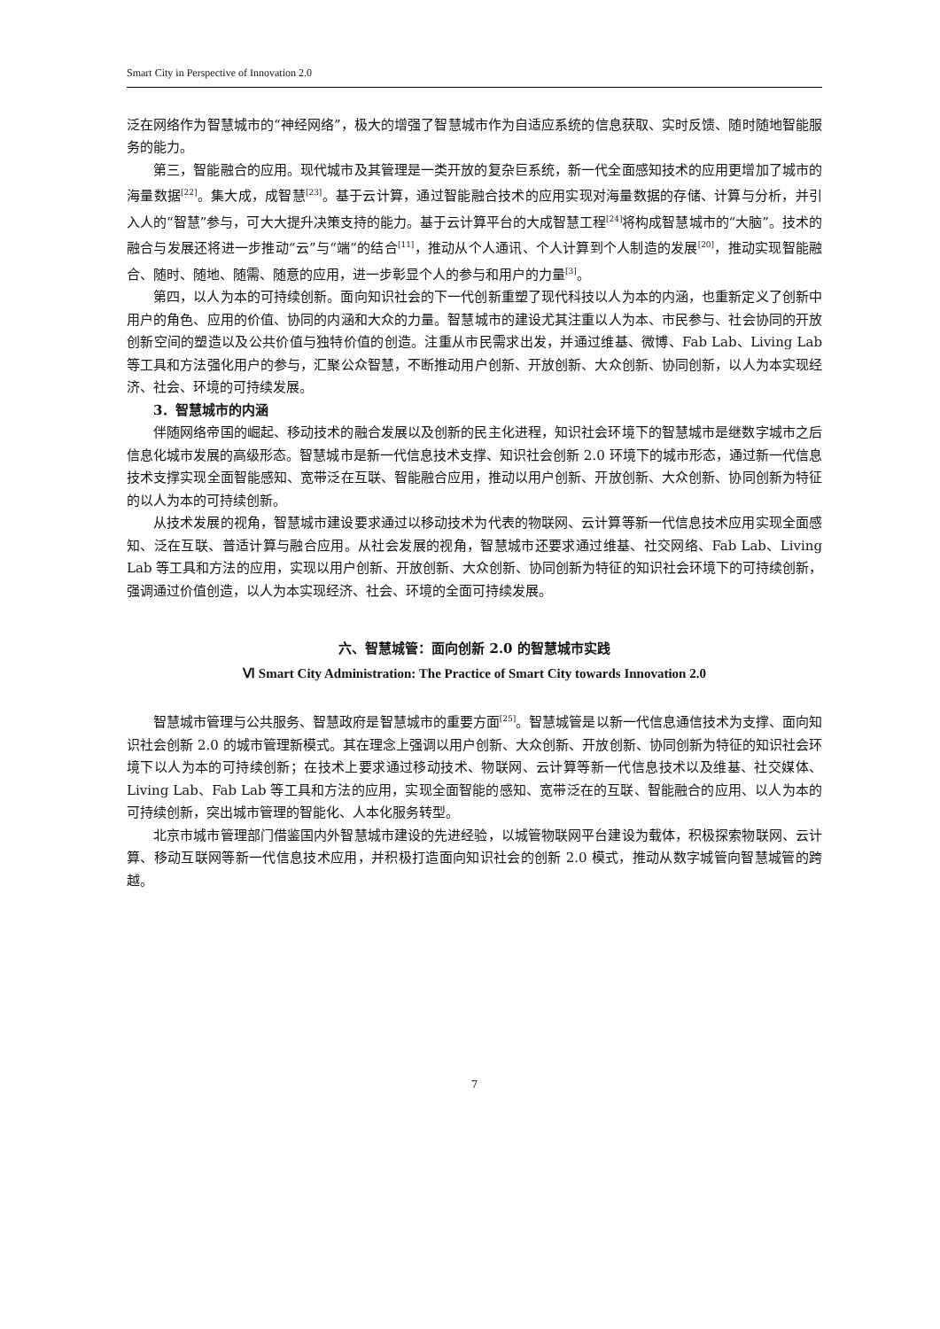Smart City in Perspective of Innovation 2.0
泛在网络作为智慧城市的“神经网络”，极大的增强了智慧城市作为自适应系统的信息获取、实时反馈、随时随地智能服务的能力。
第三，智能融合的应用。现代城市及其管理是一类开放的复杂巨系统，新一代全面感知技术的应用更增加了城市的海量数据<sup>[22]</sup>。集大成，成智慧<sup>[23]</sup>。基于云计算，通过智能融合技术的应用实现对海量数据的存储、计算与分析，并引入人的“智慧”参与，可大大提升决策支持的能力。基于云计算平台的大成智慧工程<sup>[24]</sup>将构成智慧城市的“大脑”。技术的融合与发展还将进一步推动“云”与“端”的结合<sup>[11]</sup>，推动从个人通讯、个人计算到个人制造的发展<sup>[20]</sup>，推动实现智能融合、随时、随地、随需、随意的应用，进一步彰显个人的参与和用户的力量<sup>[3]</sup>。
第四，以人为本的可持续创新。面向知识社会的下一代创新重塑了现代科技以人为本的内涵，也重新定义了创新中用户的角色、应用的价值、协同的内涵和大众的力量。智慧城市的建设尤其注重以人为本、市民参与、社会协同的开放创新空间的塑造以及公共价值与独特价值的创造。注重从市民需求出发，并通过维基、微博、Fab Lab、Living Lab 等工具和方法强化用户的参与，汇聚公众智慧，不断推动用户创新、开放创新、大众创新、协同创新，以人为本实现经济、社会、环境的可持续发展。
3．智慧城市的内涵
伴随网络帝国的崛起、移动技术的融合发展以及创新的民主化进程，知识社会环境下的智慧城市是继数字城市之后信息化城市发展的高级形态。智慧城市是新一代信息技术支撑、知识社会创新 2.0 环境下的城市形态，通过新一代信息技术支撑实现全面智能感知、宽带泛在互联、智能融合应用，推动以用户创新、开放创新、大众创新、协同创新为特征的以人为本的可持续创新。
从技术发展的视角，智慧城市建设要求通过以移动技术为代表的物联网、云计算等新一代信息技术应用实现全面感知、泛在互联、普适计算与融合应用。从社会发展的视角，智慧城市还要求通过维基、社交网络、Fab Lab、Living Lab 等工具和方法的应用，实现以用户创新、开放创新、大众创新、协同创新为特征的知识社会环境下的可持续创新，强调通过价值创造，以人为本实现经济、社会、环境的全面可持续发展。
六、智慧城管：面向创新 2.0 的智慧城市实践
Ⅵ Smart City Administration: The Practice of Smart City towards Innovation 2.0
智慧城市管理与公共服务、智慧政府是智慧城市的重要方面<sup>[25]</sup>。智慧城管是以新一代信息通信技术为支撑、面向知识社会创新 2.0 的城市管理新模式。其在理念上强调以用户创新、大众创新、开放创新、协同创新为特征的知识社会环境下以人为本的可持续创新；在技术上要求通过移动技术、物联网、云计算等新一代信息技术以及维基、社交媒体、Living Lab、Fab Lab 等工具和方法的应用，实现全面智能的感知、宽带泛在的互联、智能融合的应用、以人为本的可持续创新，突出城市管理的智能化、人本化服务转型。
北京市城市管理部门借鉴国内外智慧城市建设的先进经验，以城管物联网平台建设为载体，积极探索物联网、云计算、移动互联网等新一代信息技术应用，并积极打造面向知识社会的创新 2.0 模式，推动从数字城管向智慧城管的跨越。
7